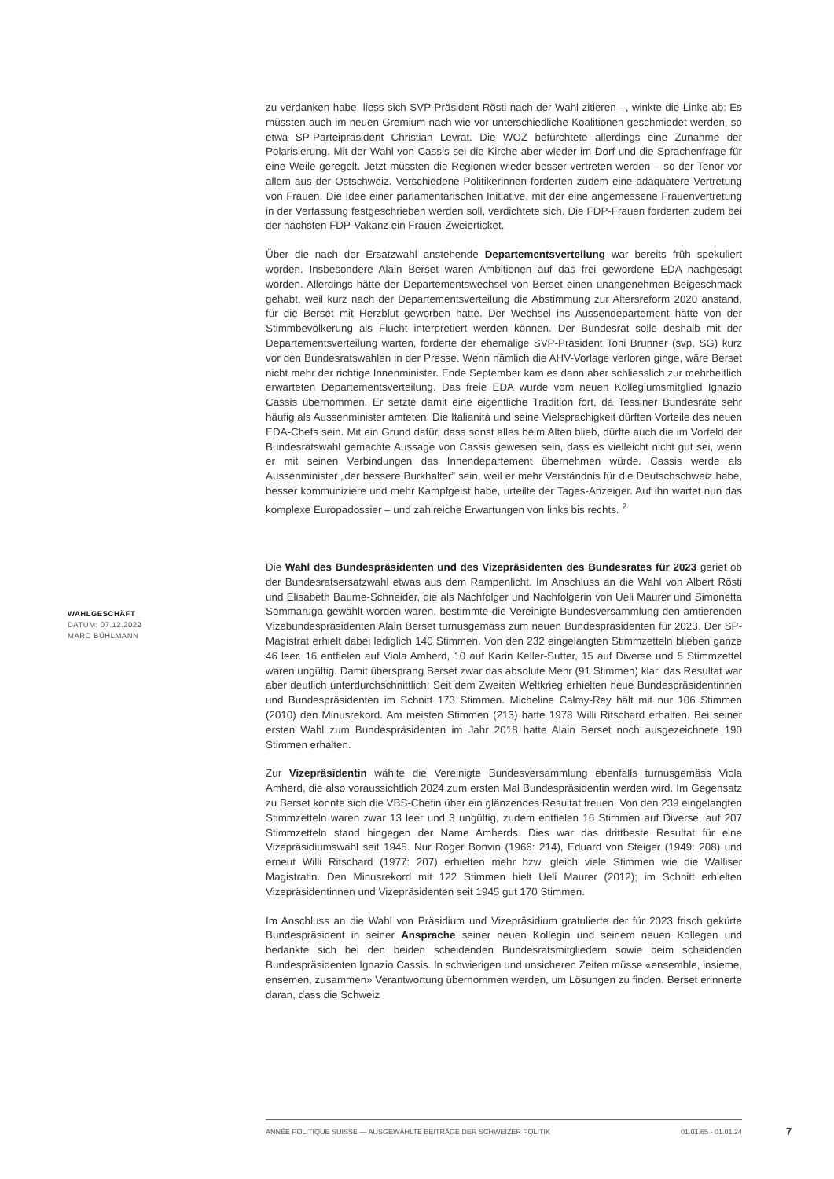zu verdanken habe, liess sich SVP-Präsident Rösti nach der Wahl zitieren –, winkte die Linke ab: Es müssten auch im neuen Gremium nach wie vor unterschiedliche Koalitionen geschmiedet werden, so etwa SP-Parteipräsident Christian Levrat. Die WOZ befürchtete allerdings eine Zunahme der Polarisierung. Mit der Wahl von Cassis sei die Kirche aber wieder im Dorf und die Sprachenfrage für eine Weile geregelt. Jetzt müssten die Regionen wieder besser vertreten werden – so der Tenor vor allem aus der Ostschweiz. Verschiedene Politikerinnen forderten zudem eine adäquatere Vertretung von Frauen. Die Idee einer parlamentarischen Initiative, mit der eine angemessene Frauenvertretung in der Verfassung festgeschrieben werden soll, verdichtete sich. Die FDP-Frauen forderten zudem bei der nächsten FDP-Vakanz ein Frauen-Zweierticket.
Über die nach der Ersatzwahl anstehende Departementsverteilung war bereits früh spekuliert worden. Insbesondere Alain Berset waren Ambitionen auf das frei gewordene EDA nachgesagt worden. Allerdings hätte der Departementswechsel von Berset einen unangenehmen Beigeschmack gehabt, weil kurz nach der Departementsverteilung die Abstimmung zur Altersreform 2020 anstand, für die Berset mit Herzblut geworben hatte. Der Wechsel ins Aussendepartement hätte von der Stimmbevölkerung als Flucht interpretiert werden können. Der Bundesrat solle deshalb mit der Departementsverteilung warten, forderte der ehemalige SVP-Präsident Toni Brunner (svp, SG) kurz vor den Bundesratswahlen in der Presse. Wenn nämlich die AHV-Vorlage verloren ginge, wäre Berset nicht mehr der richtige Innenminister. Ende September kam es dann aber schliesslich zur mehrheitlich erwarteten Departementsverteilung. Das freie EDA wurde vom neuen Kollegiumsmitglied Ignazio Cassis übernommen. Er setzte damit eine eigentliche Tradition fort, da Tessiner Bundesräte sehr häufig als Aussenminister amteten. Die Italianità und seine Vielsprachigkeit dürften Vorteile des neuen EDA-Chefs sein. Mit ein Grund dafür, dass sonst alles beim Alten blieb, dürfte auch die im Vorfeld der Bundesratswahl gemachte Aussage von Cassis gewesen sein, dass es vielleicht nicht gut sei, wenn er mit seinen Verbindungen das Innendepartement übernehmen würde. Cassis werde als Aussenminister „der bessere Burkhalter” sein, weil er mehr Verständnis für die Deutschschweiz habe, besser kommuniziere und mehr Kampfgeist habe, urteilte der Tages-Anzeiger. Auf ihn wartet nun das komplexe Europadossier – und zahlreiche Erwartungen von links bis rechts. <sup>2</sup>
Die Wahl des Bundespräsidenten und des Vizepräsidenten des Bundesrates für 2023 geriet ob der Bundesratsersatzwahl etwas aus dem Rampenlicht. Im Anschluss an die Wahl von Albert Rösti und Elisabeth Baume-Schneider, die als Nachfolger und Nachfolgerin von Ueli Maurer und Simonetta Sommaruga gewählt worden waren, bestimmte die Vereinigte Bundesversammlung den amtierenden Vizebundespräsidenten Alain Berset turnusgemäss zum neuen Bundespräsidenten für 2023. Der SP-Magistrat erhielt dabei lediglich 140 Stimmen. Von den 232 eingelangten Stimmzetteln blieben ganze 46 leer. 16 entfielen auf Viola Amherd, 10 auf Karin Keller-Sutter, 15 auf Diverse und 5 Stimmzettel waren ungültig. Damit übersprang Berset zwar das absolute Mehr (91 Stimmen) klar, das Resultat war aber deutlich unterdurchschnittlich: Seit dem Zweiten Weltkrieg erhielten neue Bundespräsidentinnen und Bundespräsidenten im Schnitt 173 Stimmen. Micheline Calmy-Rey hält mit nur 106 Stimmen (2010) den Minusrekord. Am meisten Stimmen (213) hatte 1978 Willi Ritschard erhalten. Bei seiner ersten Wahl zum Bundespräsidenten im Jahr 2018 hatte Alain Berset noch ausgezeichnete 190 Stimmen erhalten.
Zur Vizepräsidentin wählte die Vereinigte Bundesversammlung ebenfalls turnusgemäss Viola Amherd, die also voraussichtlich 2024 zum ersten Mal Bundespräsidentin werden wird. Im Gegensatz zu Berset konnte sich die VBS-Chefin über ein glänzendes Resultat freuen. Von den 239 eingelangten Stimmzetteln waren zwar 13 leer und 3 ungültig, zudem entfielen 16 Stimmen auf Diverse, auf 207 Stimmzetteln stand hingegen der Name Amherds. Dies war das drittbeste Resultat für eine Vizepräsidiumswahl seit 1945. Nur Roger Bonvin (1966: 214), Eduard von Steiger (1949: 208) und erneut Willi Ritschard (1977: 207) erhielten mehr bzw. gleich viele Stimmen wie die Walliser Magistratin. Den Minusrekord mit 122 Stimmen hielt Ueli Maurer (2012); im Schnitt erhielten Vizepräsidentinnen und Vizepräsidenten seit 1945 gut 170 Stimmen.
Im Anschluss an die Wahl von Präsidium und Vizepräsidium gratulierte der für 2023 frisch gekürte Bundespräsident in seiner Ansprache seiner neuen Kollegin und seinem neuen Kollegen und bedankte sich bei den beiden scheidenden Bundesratsmitgliedern sowie beim scheidenden Bundespräsidenten Ignazio Cassis. In schwierigen und unsicheren Zeiten müsse «ensemble, insieme, ensemen, zusammen» Verantwortung übernommen werden, um Lösungen zu finden. Berset erinnerte daran, dass die Schweiz
WAHLGESCHÄFT
DATUM: 07.12.2022
MARC BÜHLMANN
ANNÉE POLITIQUE SUISSE — AUSGEWÄHLTE BEITRÄGE DER SCHWEIZER POLITIK 01.01.65 - 01.01.24
7